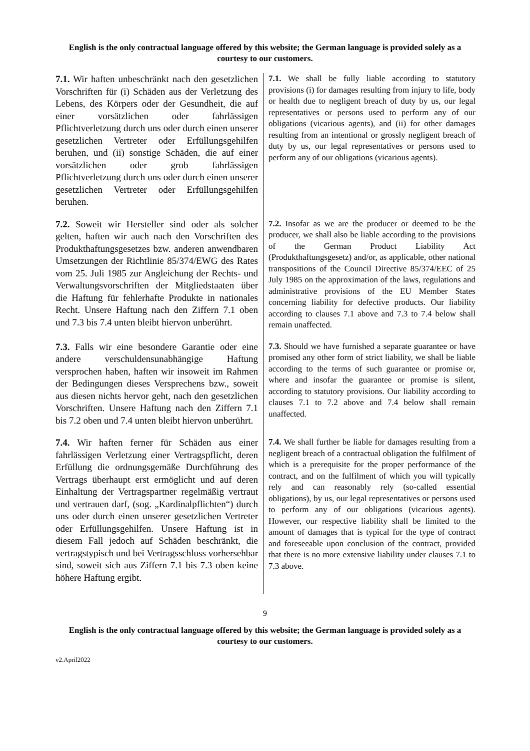English is the only contractual language offered by this website; the German language is provided solely as a courtesy to our customers.
| 7.1. Wir haften unbeschränkt nach den gesetzlichen Vorschriften für (i) Schäden aus der Verletzung des Lebens, des Körpers oder der Gesundheit, die auf einer vorsätzlichen oder fahrlässigen Pflichtverletzung durch uns oder durch einen unserer gesetzlichen Vertreter oder Erfüllungsgehilfen beruhen, und (ii) sonstige Schäden, die auf einer vorsätzlichen oder grob fahrlässigen Pflichtverletzung durch uns oder durch einen unserer gesetzlichen Vertreter oder Erfüllungsgehilfen beruhen. | 7.1. We shall be fully liable according to statutory provisions (i) for damages resulting from injury to life, body or health due to negligent breach of duty by us, our legal representatives or persons used to perform any of our obligations (vicarious agents), and (ii) for other damages resulting from an intentional or grossly negligent breach of duty by us, our legal representatives or persons used to perform any of our obligations (vicarious agents). |
| 7.2. Soweit wir Hersteller sind oder als solcher gelten, haften wir auch nach den Vorschriften des Produkthaftungsgesetzes bzw. anderen anwendbaren Umsetzungen der Richtlinie 85/374/EWG des Rates vom 25. Juli 1985 zur Angleichung der Rechts- und Verwaltungsvorschriften der Mitgliedstaaten über die Haftung für fehlerhafte Produkte in nationales Recht. Unsere Haftung nach den Ziffern 7.1 oben und 7.3 bis 7.4 unten bleibt hiervon unberührt. | 7.2. Insofar as we are the producer or deemed to be the producer, we shall also be liable according to the provisions of the German Product Liability Act (Produkthaftungsgesetz) and/or, as applicable, other national transpositions of the Council Directive 85/374/EEC of 25 July 1985 on the approximation of the laws, regulations and administrative provisions of the EU Member States concerning liability for defective products. Our liability according to clauses 7.1 above and 7.3 to 7.4 below shall remain unaffected. |
| 7.3. Falls wir eine besondere Garantie oder eine andere verschuldensunabhängige Haftung versprochen haben, haften wir insoweit im Rahmen der Bedingungen dieses Versprechens bzw., soweit aus diesen nichts hervor geht, nach den gesetzlichen Vorschriften. Unsere Haftung nach den Ziffern 7.1 bis 7.2 oben und 7.4 unten bleibt hiervon unberührt. | 7.3. Should we have furnished a separate guarantee or have promised any other form of strict liability, we shall be liable according to the terms of such guarantee or promise or, where and insofar the guarantee or promise is silent, according to statutory provisions. Our liability according to clauses 7.1 to 7.2 above and 7.4 below shall remain unaffected. |
| 7.4. Wir haften ferner für Schäden aus einer fahrlässigen Verletzung einer Vertragspflicht, deren Erfüllung die ordnungsgemäße Durchführung des Vertrags überhaupt erst ermöglicht und auf deren Einhaltung der Vertragspartner regelmäßig vertraut und vertrauen darf, (sog. „Kardinalpflichten“) durch uns oder durch einen unserer gesetzlichen Vertreter oder Erfüllungsgehilfen. Unsere Haftung ist in diesem Fall jedoch auf Schäden beschränkt, die vertragstypisch und bei Vertragsschluss vorhersehbar sind, soweit sich aus Ziffern 7.1 bis 7.3 oben keine höhere Haftung ergibt. | 7.4. We shall further be liable for damages resulting from a negligent breach of a contractual obligation the fulfilment of which is a prerequisite for the proper performance of the contract, and on the fulfilment of which you will typically rely and can reasonably rely (so-called essential obligations), by us, our legal representatives or persons used to perform any of our obligations (vicarious agents). However, our respective liability shall be limited to the amount of damages that is typical for the type of contract and foreseeable upon conclusion of the contract, provided that there is no more extensive liability under clauses 7.1 to 7.3 above. |
9
English is the only contractual language offered by this website; the German language is provided solely as a courtesy to our customers.
v2.April2022